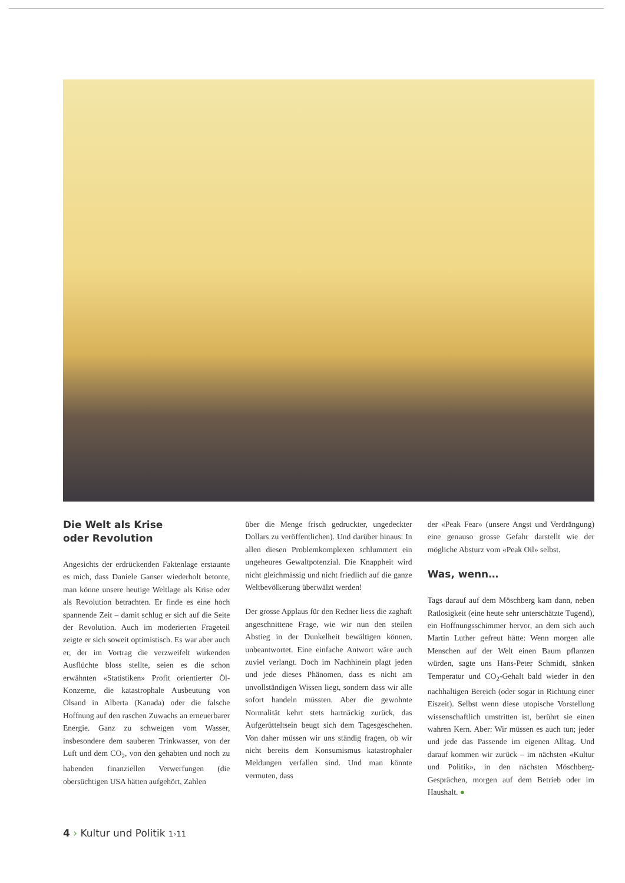Die Welt als Krise
oder Revolution
Angesichts der erdrückenden Faktenlage erstaunte es mich, dass Daniele Ganser wiederholt betonte, man könne unsere heutige Weltlage als Krise oder als Revolution betrachten. Er finde es eine hoch spannende Zeit – damit schlug er sich auf die Seite der Revolution. Auch im moderierten Frageteil zeigte er sich soweit optimistisch. Es war aber auch er, der im Vortrag die verzweifelt wirkenden Ausflüchte bloss stellte, seien es die schon erwähnten «Statistiken» Profit orientierter Öl-Konzerne, die katastrophale Ausbeutung von Ölsand in Alberta (Kanada) oder die falsche Hoffnung auf den raschen Zuwachs an erneuerbarer Energie. Ganz zu schweigen vom Wasser, insbesondere dem sauberen Trinkwasser, von der Luft und dem CO<sub>2</sub>, von den gehabten und noch zu habenden finanziellen Verwerfungen (die obersüchtigen USA hätten aufgehört, Zahlen
über die Menge frisch gedruckter, ungedeckter Dollars zu veröffentlichen). Und darüber hinaus: In allen diesen Problemkomplexen schlummert ein ungeheures Gewaltpotenzial. Die Knappheit wird nicht gleichmässig und nicht friedlich auf die ganze Weltbevölkerung überwälzt werden!
Der grosse Applaus für den Redner liess die zaghaft angeschnittene Frage, wie wir nun den steilen Abstieg in der Dunkelheit bewältigen können, unbeantwortet. Eine einfache Antwort wäre auch zuviel verlangt. Doch im Nachhinein plagt jeden und jede dieses Phänomen, dass es nicht am unvollständigen Wissen liegt, sondern dass wir alle sofort handeln müssten. Aber die gewohnte Normalität kehrt stets hartnäckig zurück, das Aufgerütteltsein beugt sich dem Tagesgeschehen. Von daher müssen wir uns ständig fragen, ob wir nicht bereits dem Konsumismus katastrophaler Meldungen verfallen sind. Und man könnte vermuten, dass
der «Peak Fear» (unsere Angst und Verdrängung) eine genauso grosse Gefahr darstellt wie der mögliche Absturz vom «Peak Oil» selbst.
Was, wenn…
Tags darauf auf dem Möschberg kam dann, neben Ratlosigkeit (eine heute sehr unterschätzte Tugend), ein Hoffnungsschimmer hervor, an dem sich auch Martin Luther gefreut hätte: Wenn morgen alle Menschen auf der Welt einen Baum pflanzen würden, sagte uns Hans-Peter Schmidt, sänken Temperatur und CO<sub>2</sub>-Gehalt bald wieder in den nachhaltigen Bereich (oder sogar in Richtung einer Eiszeit). Selbst wenn diese utopische Vorstellung wissenschaftlich umstritten ist, berührt sie einen wahren Kern. Aber: Wir müssen es auch tun; jeder und jede das Passende im eigenen Alltag. Und darauf kommen wir zurück – im nächsten «Kultur und Politik», in den nächsten Möschberg-Gesprächen, morgen auf dem Betrieb oder im Haushalt. ●
4 › Kultur und Politik 1›11